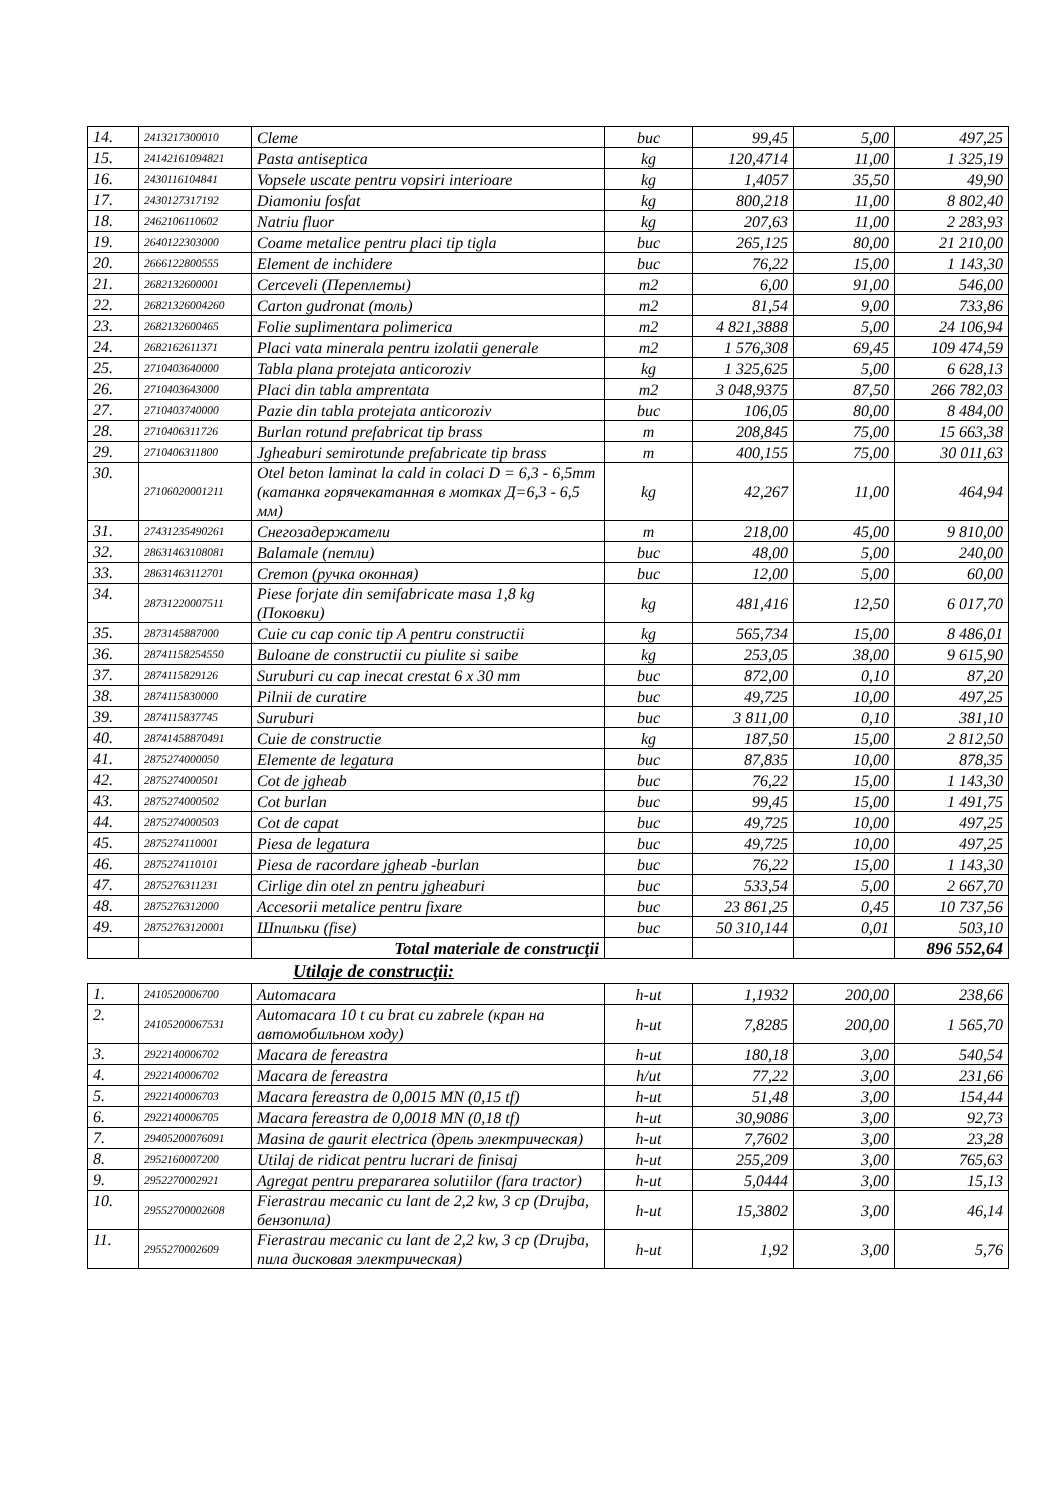| 14. | 2413217300010 | Cleme | buc | 99,45 | 5,00 | 497,25 |
| 15. | 24142161094821 | Pasta antiseptica | kg | 120,4714 | 11,00 | 1 325,19 |
| 16. | 2430116104841 | Vopsele uscate pentru vopsiri interioare | kg | 1,4057 | 35,50 | 49,90 |
| 17. | 2430127317192 | Diamoniu fosfat | kg | 800,218 | 11,00 | 8 802,40 |
| 18. | 2462106110602 | Natriu fluor | kg | 207,63 | 11,00 | 2 283,93 |
| 19. | 2640122303000 | Coame metalice pentru placi tip tigla | buc | 265,125 | 80,00 | 21 210,00 |
| 20. | 2666122800555 | Element de inchidere | buc | 76,22 | 15,00 | 1 143,30 |
| 21. | 2682132600001 | Cerceveli (Переплеты) | m2 | 6,00 | 91,00 | 546,00 |
| 22. | 26821326004260 | Carton gudronat (толь) | m2 | 81,54 | 9,00 | 733,86 |
| 23. | 2682132600465 | Folie suplimentara polimerica | m2 | 4 821,3888 | 5,00 | 24 106,94 |
| 24. | 2682162611371 | Placi vata minerala pentru izolatii generale | m2 | 1 576,308 | 69,45 | 109 474,59 |
| 25. | 2710403640000 | Tabla plana protejata anticoroziv | kg | 1 325,625 | 5,00 | 6 628,13 |
| 26. | 2710403643000 | Placi din tabla amprentata | m2 | 3 048,9375 | 87,50 | 266 782,03 |
| 27. | 2710403740000 | Pazie din tabla protejata anticoroziv | buc | 106,05 | 80,00 | 8 484,00 |
| 28. | 2710406311726 | Burlan rotund prefabricat tip brass | m | 208,845 | 75,00 | 15 663,38 |
| 29. | 2710406311800 | Jgheaburi semirotunde prefabricate tip brass | m | 400,155 | 75,00 | 30 011,63 |
| 30. | 27106020001211 | Otel beton laminat la cald in colaci D = 6,3 - 6,5mm (катанка горячекатанная в мотках Д=6,3 - 6,5 мм) | kg | 42,267 | 11,00 | 464,94 |
| 31. | 27431235490261 | Снегозадержатели | m | 218,00 | 45,00 | 9 810,00 |
| 32. | 28631463108081 | Balamale (петли) | buc | 48,00 | 5,00 | 240,00 |
| 33. | 28631463112701 | Cremon (ручка оконная) | buc | 12,00 | 5,00 | 60,00 |
| 34. | 28731220007511 | Piese forjate din semifabricate masa 1,8 kg (Поковки) | kg | 481,416 | 12,50 | 6 017,70 |
| 35. | 2873145887000 | Cuie cu cap conic tip A pentru constructii | kg | 565,734 | 15,00 | 8 486,01 |
| 36. | 28741158254550 | Buloane de constructii cu piulite si saibe | kg | 253,05 | 38,00 | 9 615,90 |
| 37. | 2874115829126 | Suruburi cu cap inecat crestat 6 x 30 mm | buc | 872,00 | 0,10 | 87,20 |
| 38. | 2874115830000 | Pilnii de curatire | buc | 49,725 | 10,00 | 497,25 |
| 39. | 2874115837745 | Suruburi | buc | 3 811,00 | 0,10 | 381,10 |
| 40. | 28741458870491 | Cuie de constructie | kg | 187,50 | 15,00 | 2 812,50 |
| 41. | 2875274000050 | Elemente de legatura | buc | 87,835 | 10,00 | 878,35 |
| 42. | 2875274000501 | Cot de jgheab | buc | 76,22 | 15,00 | 1 143,30 |
| 43. | 2875274000502 | Cot burlan | buc | 99,45 | 15,00 | 1 491,75 |
| 44. | 2875274000503 | Cot de capat | buc | 49,725 | 10,00 | 497,25 |
| 45. | 2875274110001 | Piesa de legatura | buc | 49,725 | 10,00 | 497,25 |
| 46. | 2875274110101 | Piesa de racordare jgheab -burlan | buc | 76,22 | 15,00 | 1 143,30 |
| 47. | 2875276311231 | Cirlige din otel zn pentru jgheaburi | buc | 533,54 | 5,00 | 2 667,70 |
| 48. | 2875276312000 | Accesorii metalice pentru fixare | buc | 23 861,25 | 0,45 | 10 737,56 |
| 49. | 28752763120001 | Шпильки (fise) | buc | 50 310,144 | 0,01 | 503,10 |
| | | Total materiale de construcţii | | | | 896 552,64 |
Utilaje de construcţii:
| 1. | 2410520006700 | Automacara | h-ut | 1,1932 | 200,00 | 238,66 |
| 2. | 24105200067531 | Automacara 10 t cu brat cu zabrele (кран на автомобильном ходу) | h-ut | 7,8285 | 200,00 | 1 565,70 |
| 3. | 2922140006702 | Macara de fereastra | h-ut | 180,18 | 3,00 | 540,54 |
| 4. | 2922140006702 | Macara de fereastra | h/ut | 77,22 | 3,00 | 231,66 |
| 5. | 2922140006703 | Macara fereastra de 0,0015 MN (0,15 tf) | h-ut | 51,48 | 3,00 | 154,44 |
| 6. | 2922140006705 | Macara fereastra de 0,0018 MN (0,18 tf) | h-ut | 30,9086 | 3,00 | 92,73 |
| 7. | 29405200076091 | Masina de gaurit electrica (дрель электрическая) | h-ut | 7,7602 | 3,00 | 23,28 |
| 8. | 2952160007200 | Utilaj de ridicat pentru lucrari de finisaj | h-ut | 255,209 | 3,00 | 765,63 |
| 9. | 2952270002921 | Agregat pentru prepararea solutiilor (fara tractor) | h-ut | 5,0444 | 3,00 | 15,13 |
| 10. | 29552700002608 | Fierastrau mecanic cu lant de 2,2 kw, 3 cp (Drujba, бензопила) | h-ut | 15,3802 | 3,00 | 46,14 |
| 11. | 2955270002609 | Fierastrau mecanic cu lant de 2,2 kw, 3 cp (Drujba, пила дисковая электрическая) | h-ut | 1,92 | 3,00 | 5,76 |